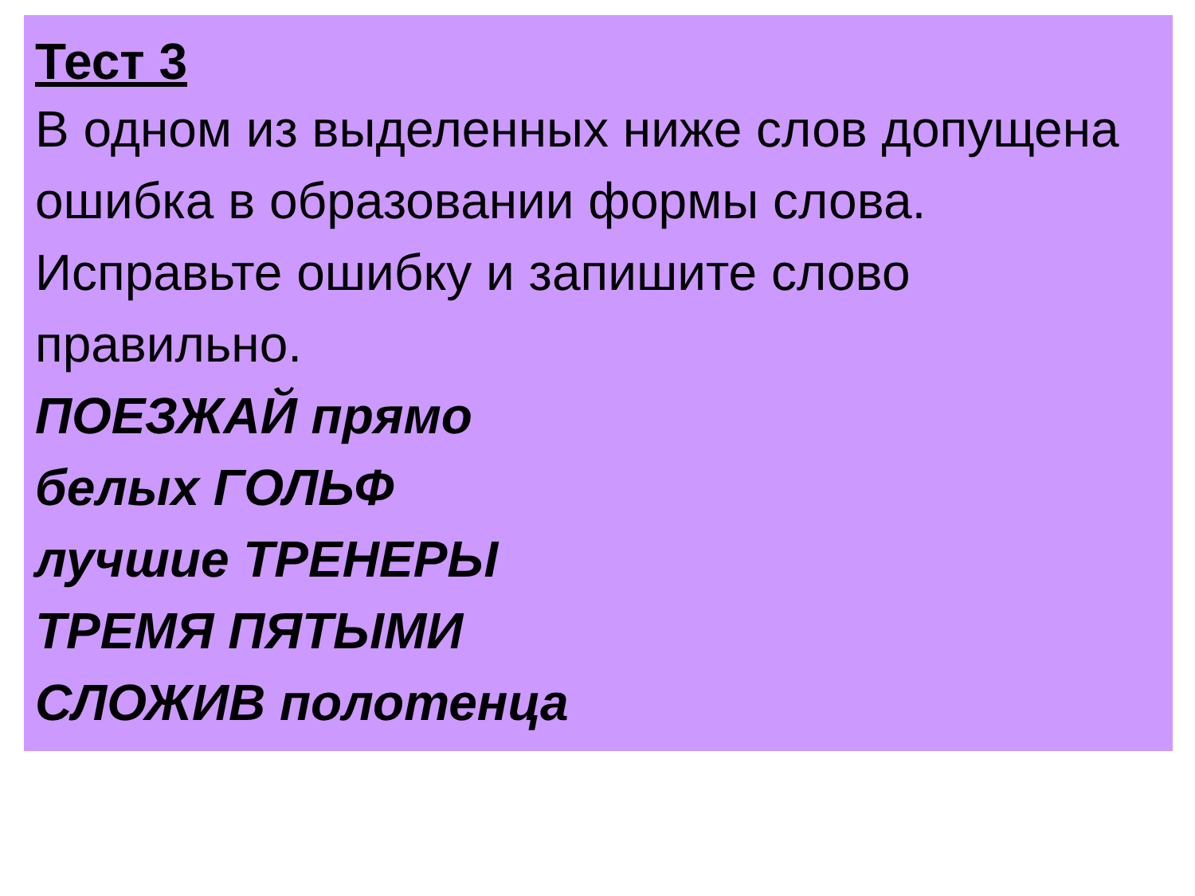Тест 3
В одном из выделенных ниже слов допущена ошибка в образовании формы слова. Исправьте ошибку и запишите слово правильно.
ПОЕЗЖАЙ прямо
белых ГОЛЬФ
лучшие ТРЕНЕРЫ
ТРЕМЯ ПЯТЫМИ
СЛОЖИВ полотенца